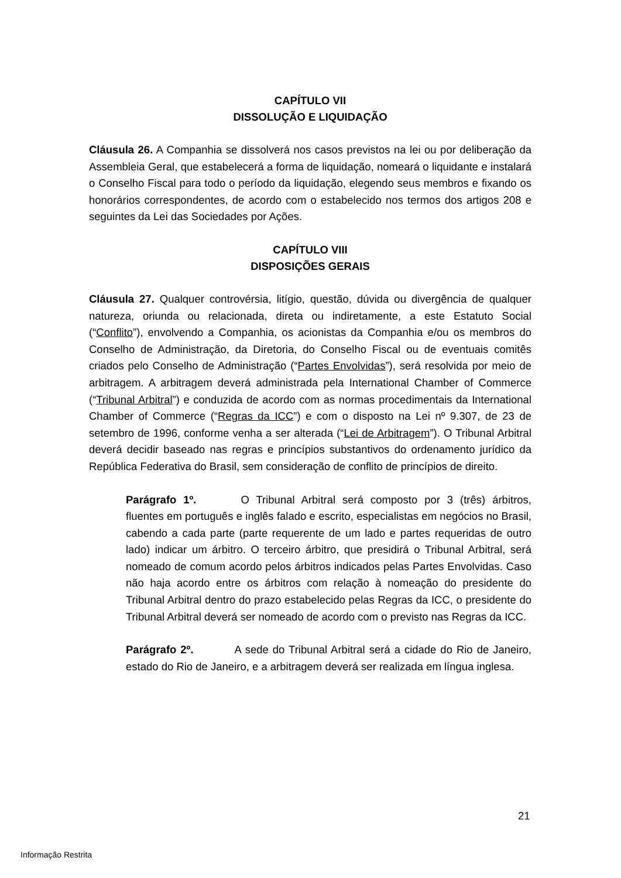CAPÍTULO VII
DISSOLUÇÃO E LIQUIDAÇÃO
Cláusula 26. A Companhia se dissolverá nos casos previstos na lei ou por deliberação da Assembleia Geral, que estabelecerá a forma de liquidação, nomeará o liquidante e instalará o Conselho Fiscal para todo o período da liquidação, elegendo seus membros e fixando os honorários correspondentes, de acordo com o estabelecido nos termos dos artigos 208 e seguintes da Lei das Sociedades por Ações.
CAPÍTULO VIII
DISPOSIÇÕES GERAIS
Cláusula 27. Qualquer controvérsia, litígio, questão, dúvida ou divergência de qualquer natureza, oriunda ou relacionada, direta ou indiretamente, a este Estatuto Social (“Conflito”), envolvendo a Companhia, os acionistas da Companhia e/ou os membros do Conselho de Administração, da Diretoria, do Conselho Fiscal ou de eventuais comitês criados pelo Conselho de Administração (“Partes Envolvidas”), será resolvida por meio de arbitragem. A arbitragem deverá administrada pela International Chamber of Commerce (“Tribunal Arbitral”) e conduzida de acordo com as normas procedimentais da International Chamber of Commerce (“Regras da ICC”) e com o disposto na Lei nº 9.307, de 23 de setembro de 1996, conforme venha a ser alterada (“Lei de Arbitragem”). O Tribunal Arbitral deverá decidir baseado nas regras e princípios substantivos do ordenamento jurídico da República Federativa do Brasil, sem consideração de conflito de princípios de direito.
Parágrafo 1º. O Tribunal Arbitral será composto por 3 (três) árbitros, fluentes em português e inglês falado e escrito, especialistas em negócios no Brasil, cabendo a cada parte (parte requerente de um lado e partes requeridas de outro lado) indicar um árbitro. O terceiro árbitro, que presidirá o Tribunal Arbitral, será nomeado de comum acordo pelos árbitros indicados pelas Partes Envolvidas. Caso não haja acordo entre os árbitros com relação à nomeação do presidente do Tribunal Arbitral dentro do prazo estabelecido pelas Regras da ICC, o presidente do Tribunal Arbitral deverá ser nomeado de acordo com o previsto nas Regras da ICC.
Parágrafo 2º. A sede do Tribunal Arbitral será a cidade do Rio de Janeiro, estado do Rio de Janeiro, e a arbitragem deverá ser realizada em língua inglesa.
21
Informação Restrita